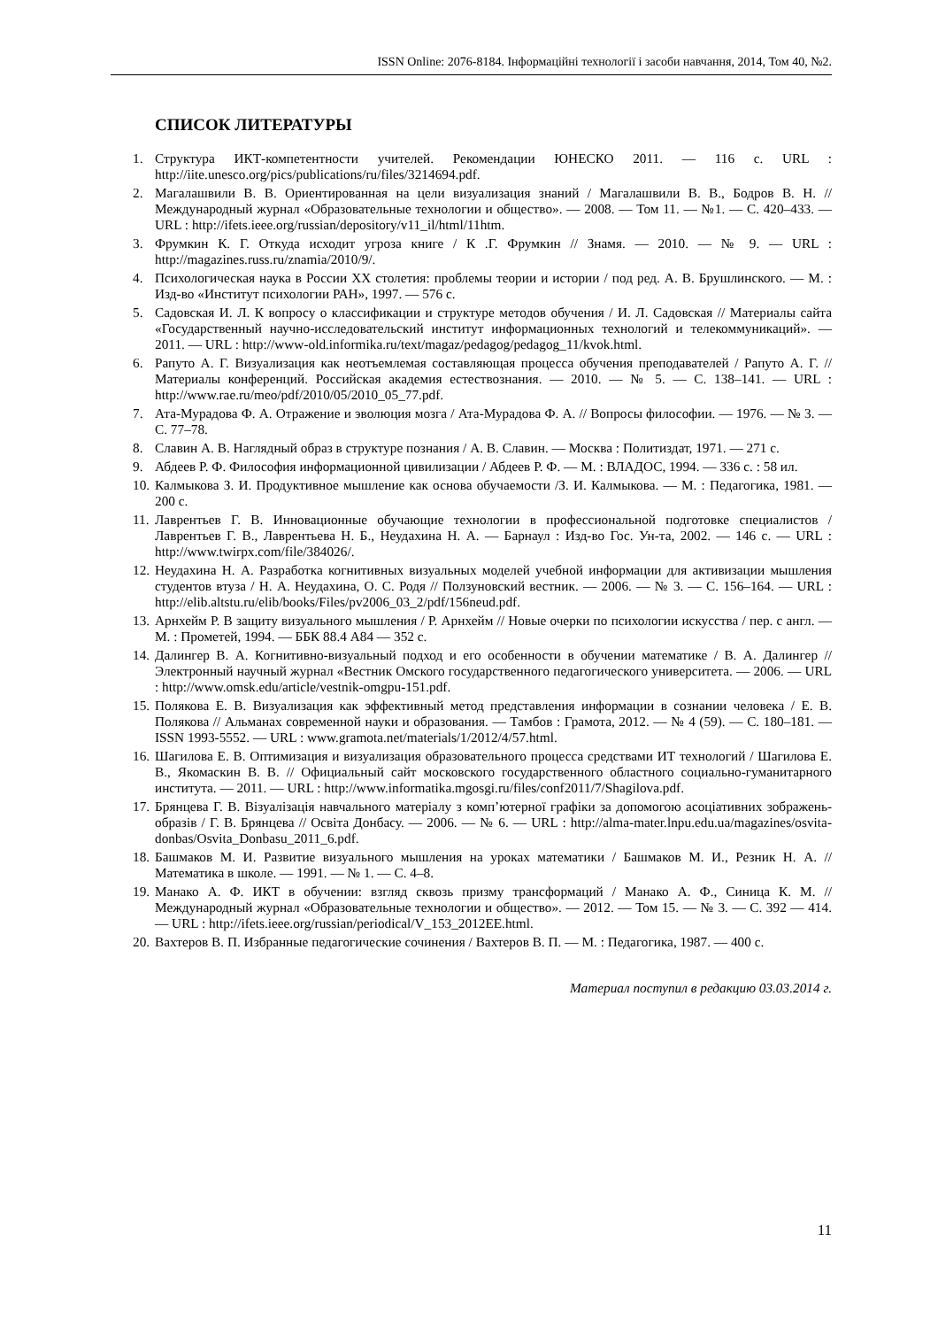ISSN Online: 2076-8184. Інформаційні технології і засоби навчання, 2014, Том 40, №2.
СПИСОК ЛИТЕРАТУРЫ
1. Структура ИКТ-компетентности учителей. Рекомендации ЮНЕСКО 2011. — 116 с. URL : http://iite.unesco.org/pics/publications/ru/files/3214694.pdf.
2. Магалашвили В. В. Ориентированная на цели визуализация знаний / Магалашвили В. В., Бодров В. Н. // Международный журнал «Образовательные технологии и общество». — 2008. — Том 11. — №1. — С. 420–433. — URL : http://ifets.ieee.org/russian/depository/v11_il/html/11htm.
3. Фрумкин К. Г. Откуда исходит угроза книге / К .Г. Фрумкин // Знамя. — 2010. — № 9. — URL : http://magazines.russ.ru/znamia/2010/9/.
4. Психологическая наука в России XX столетия: проблемы теории и истории / под ред. А. В. Брушлинского. — М. : Изд-во «Институт психологии РАН», 1997. — 576 с.
5. Садовская И. Л. К вопросу о классификации и структуре методов обучения / И. Л. Садовская // Материалы сайта «Государственный научно-исследовательский институт информационных технологий и телекоммуникаций». — 2011. — URL : http://www-old.informika.ru/text/magaz/pedagog/pedagog_11/kvok.html.
6. Рапуто А. Г. Визуализация как неотъемлемая составляющая процесса обучения преподавателей / Рапуто А. Г. // Материалы конференций. Российская академия естествознания. — 2010. — № 5. — С. 138–141. — URL : http://www.rae.ru/meo/pdf/2010/05/2010_05_77.pdf.
7. Ата-Мурадова Ф. А. Отражение и эволюция мозга / Ата-Мурадова Ф. А. // Вопросы философии. — 1976. — № 3. — С. 77–78.
8. Славин А. В. Наглядный образ в структуре познания / А. В. Славин. — Москва : Политиздат, 1971. — 271 с.
9. Абдеев Р. Ф. Философия информационной цивилизации / Абдеев Р. Ф. — М. : ВЛАДОС, 1994. — 336 с. : 58 ил.
10. Калмыкова З. И. Продуктивное мышление как основа обучаемости /З. И. Калмыкова. — М. : Педагогика, 1981. — 200 с.
11. Лаврентьев Г. В. Инновационные обучающие технологии в профессиональной подготовке специалистов / Лаврентьев Г. В., Лаврентьева Н. Б., Неудахина Н. А. — Барнаул : Изд-во Гос. Ун-та, 2002. — 146 с. — URL : http://www.twirpx.com/file/384026/.
12. Неудахина Н. А. Разработка когнитивных визуальных моделей учебной информации для активизации мышления студентов втуза / Н. А. Неудахина, О. С. Родя // Ползуновский вестник. — 2006. — № 3. — С. 156–164. — URL : http://elib.altstu.ru/elib/books/Files/pv2006_03_2/pdf/156neud.pdf.
13. Арнхейм Р. В защиту визуального мышления / Р. Арнхейм // Новые очерки по психологии искусства / пер. с англ. — М. : Прометей, 1994. — ББК 88.4 А84 — 352 с.
14. Далингер В. А. Когнитивно-визуальный подход и его особенности в обучении математике / В. А. Далингер // Электронный научный журнал «Вестник Омского государственного педагогического университета. — 2006. — URL : http://www.omsk.edu/article/vestnik-omgpu-151.pdf.
15. Полякова Е. В. Визуализация как эффективный метод представления информации в сознании человека / Е. В. Полякова // Альманах современной науки и образования. — Тамбов : Грамота, 2012. — № 4 (59). — С. 180–181. — ISSN 1993-5552. — URL : www.gramota.net/materials/1/2012/4/57.html.
16. Шагилова Е. В. Оптимизация и визуализация образовательного процесса средствами ИТ технологий / Шагилова Е. В., Якомаскин В. В. // Официальный сайт московского государственного областного социально-гуманитарного института. — 2011. — URL : http://www.informatika.mgosgi.ru/files/conf2011/7/Shagilova.pdf.
17. Брянцева Г. В. Візуалізація навчального матеріалу з комп’ютерної графіки за допомогою асоціативних зображень-образів / Г. В. Брянцева // Освіта Донбасу. — 2006. — № 6. — URL : http://alma-mater.lnpu.edu.ua/magazines/osvita-donbas/Osvita_Donbasu_2011_6.pdf.
18. Башмаков М. И. Развитие визуального мышления на уроках математики / Башмаков М. И., Резник Н. А. // Математика в школе. — 1991. — № 1. — С. 4–8.
19. Манако А. Ф. ИКТ в обучении: взгляд сквозь призму трансформаций / Манако А. Ф., Синица К. М. // Международный журнал «Образовательные технологии и общество». — 2012. — Том 15. — № 3. — С. 392 — 414. — URL : http://ifets.ieee.org/russian/periodical/V_153_2012EE.html.
20. Вахтеров В. П. Избранные педагогические сочинения / Вахтеров В. П. — М. : Педагогика, 1987. — 400 с.
Материал поступил в редакцию 03.03.2014 г.
11